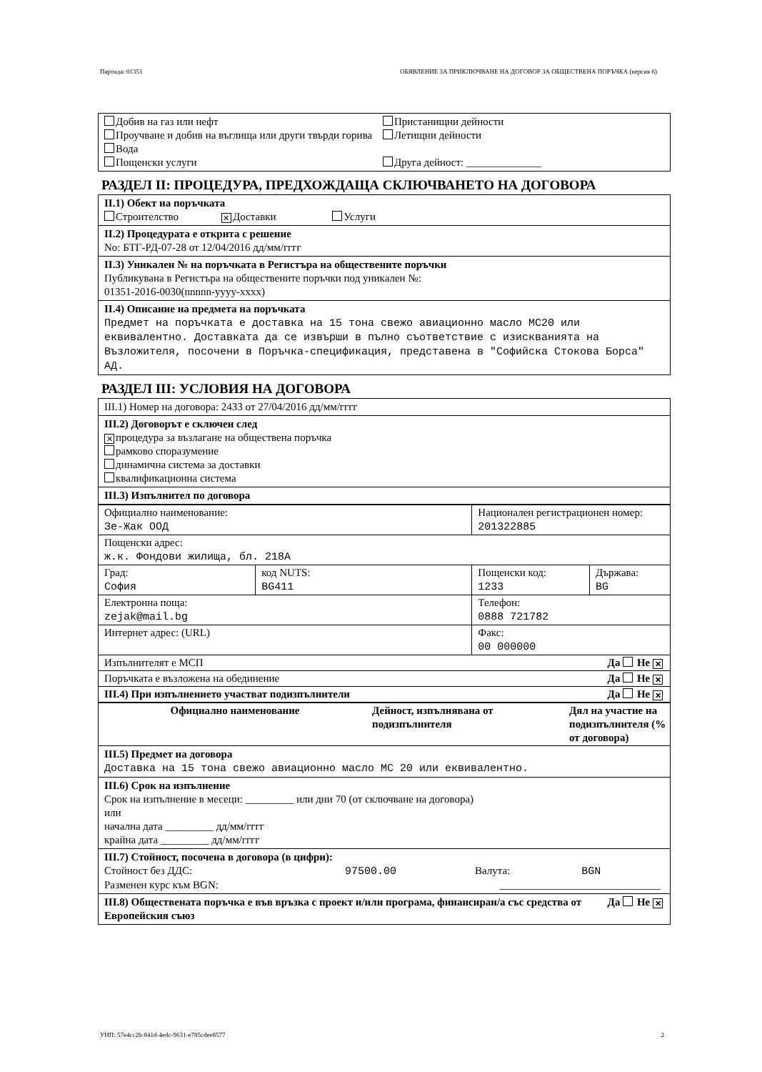Партида: 01351 ОБЯВЛЕНИЕ ЗА ПРИКЛЮЧВАНЕ НА ДОГОВОР ЗА ОБЩЕСТВЕНА ПОРЪЧКА (версия 6)
Добив на газ или нефт
Проучване и добив на въглища или други твърди горива
Вода
Пощенски услуги
Пристанищни дейности
Летищни дейности
Друга дейност: ______________
РАЗДЕЛ II: ПРОЦЕДУРА, ПРЕДХОЖДАЩА СКЛЮЧВАНЕТО НА ДОГОВОРА
II.1) Обект на поръчката
Строителство ✕ Доставки Услуги
II.2) Процедурата е открита с решение
No: БТГ-РД-07-28 от 12/04/2016 дд/мм/гггг
II.3) Уникален № на поръчката в Регистъра на обществените поръчки
Публикувана в Регистъра на обществените поръчки под уникален №:
01351-2016-0030(nnnnn-yyyy-xxxx)
II.4) Описание на предмета на поръчката
Предмет на поръчката е доставка на 15 тона свежо авиационно масло МС20 или еквивалентно. Доставката да се извърши в пълно съответствие с изискванията на Възложителя, посочени в Поръчка-спецификация, представена в "Софийска Стокова Борса" АД.
РАЗДЕЛ III: УСЛОВИЯ НА ДОГОВОРА
III.1) Номер на договора: 2433 от 27/04/2016 дд/мм/гггг
III.2) Договорът е сключен след
✕ процедура за възлагане на обществена поръчка
рамково споразумение
динамична система за доставки
квалификационна система
III.3) Изпълнител по договора
| Официално наименование: Зе-Жак ООД | | Национален регистрационен номер: 201322885 | |
| Пощенски адрес: ж.к. Фондови жилища, бл. 218А | | | |
| Град: София | код NUTS: BG411 | Пощенски код: 1233 | Държава: BG |
| Електронна поща: zejak@mail.bg | | Телефон: 0888 721782 | |
| Интернет адрес: (URL) | | Факс: 00 000000 | |
| Изпълнителят е МСП Да Не ✕ | | | |
| Поръчката е възложена на обединение Да Не ✕ | | | |
| III.4) При изпълнението участват подизпълнители Да Не ✕ | | | |
| Официално наименование | Дейност, изпълнявана от подизпълнителя | Дял на участие на подизпълнителя (% от договора) |
| --- | --- | --- |
III.5) Предмет на договора
Доставка на 15 тона свежо авиационно масло МС 20 или еквивалентно.
III.6) Срок на изпълнение
Срок на изпълнение в месеци: _________ или дни 70 (от сключване на договора)
или
начална дата _________ дд/мм/гггг
крайна дата _________ дд/мм/гггг
III.7) Стойност, посочена в договора (в цифри):
Стойност без ДДС: 97500.00 Валута: BGN
Разменен курс към BGN: ______________________________
Да Не ✕ III.8) Обществената поръчка е във връзка с проект и/или програма, финансиран/а със средства от Европейския съюз
УНП: 57e4cc2b-841d-4edc-9631-e785cdee8577 2